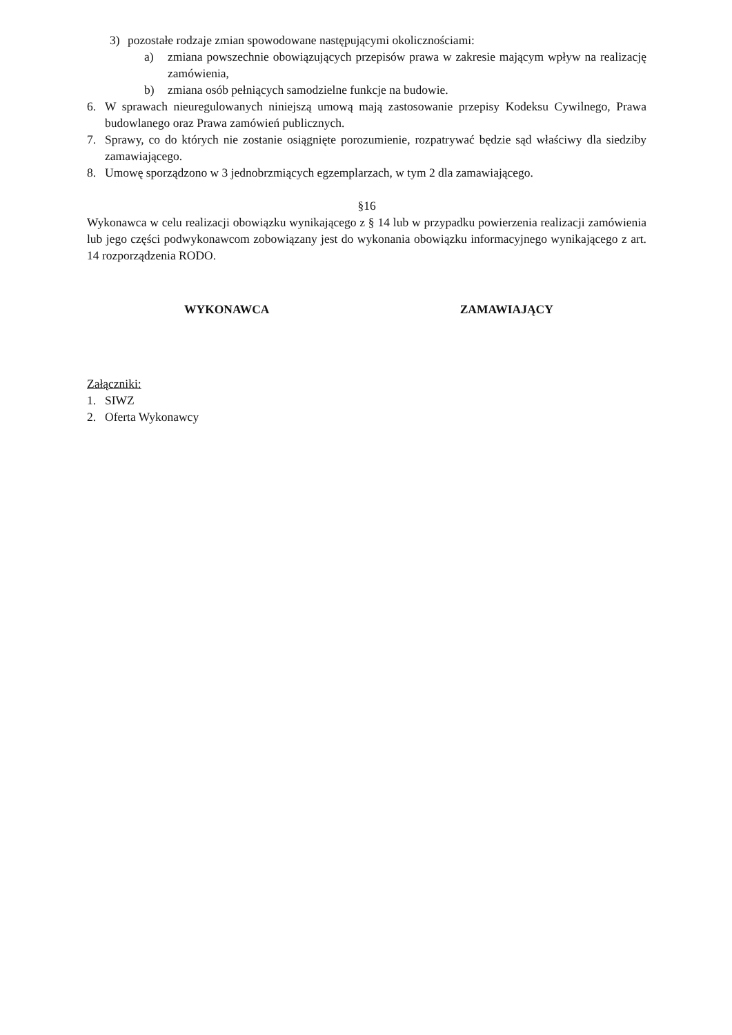3) pozostałe rodzaje zmian spowodowane następującymi okolicznościami:
a) zmiana powszechnie obowiązujących przepisów prawa w zakresie mającym wpływ na realizację zamówienia,
b) zmiana osób pełniących samodzielne funkcje na budowie.
6. W sprawach nieuregulowanych niniejszą umową mają zastosowanie przepisy Kodeksu Cywilnego, Prawa budowlanego oraz Prawa zamówień publicznych.
7. Sprawy, co do których nie zostanie osiągnięte porozumienie, rozpatrywać będzie sąd właściwy dla siedziby zamawiającego.
8. Umowę sporządzono w 3 jednobrzmiących egzemplarzach, w tym 2 dla zamawiającego.
§16
Wykonawca w celu realizacji obowiązku wynikającego z § 14 lub w przypadku powierzenia realizacji zamówienia lub jego części podwykonawcom zobowiązany jest do wykonania obowiązku informacyjnego wynikającego z art. 14 rozporządzenia RODO.
WYKONAWCA ZAMAWIAJĄCY
Załączniki:
1. SIWZ
2. Oferta Wykonawcy